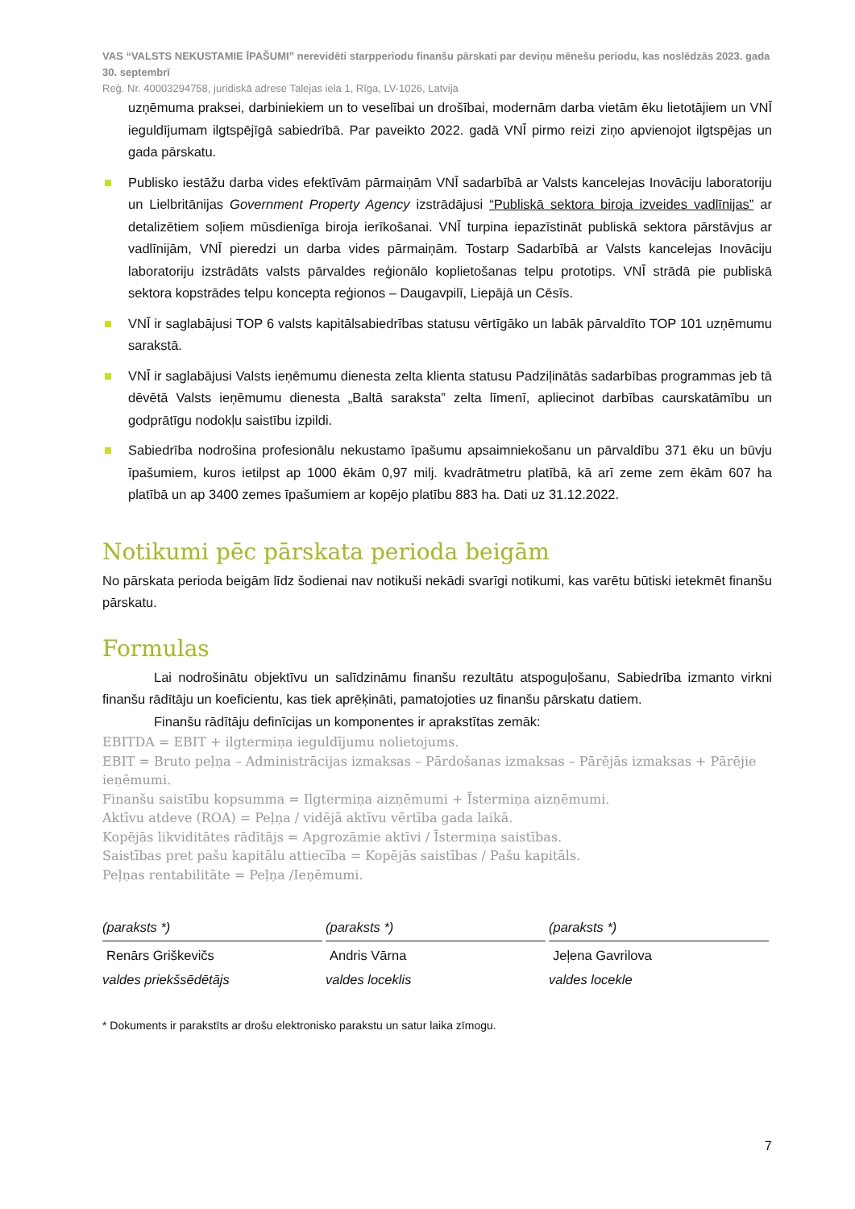VAS “VALSTS NEKUSTAMIE ĪPAŠUMI” nerevidēti starpperiodu finanšu pārskati par deviņu mēnešu periodu, kas noslēdzās 2023. gada 30. septembrī
Reģ. Nr. 40003294758, juridiskā adrese Talejas iela 1, Rīga, LV-1026, Latvija
uzņēmuma praksei, darbiniekiem un to veselībai un drošībai, modernām darba vietām ēku lietotājiem un VNĪ ieguldījumam ilgtspējīgā sabiedrībā. Par paveikto 2022. gadā VNĪ pirmo reizi ziņo apvienojot ilgtspējas un gada pārskatu.
Publisko iestāžu darba vides efektīvām pārmaiņām VNĪ sadarbībā ar Valsts kancelejas Inovāciju laboratoriju un Lielbritānijas Government Property Agency izstrādājusi “Publiskā sektora biroja izveides vadlīnijas” ar detalizētiem soļiem mūsdienīga biroja ierīkošanai. VNĪ turpina iepazīstināt publiskā sektora pārstāvjus ar vadlīnijām, VNĪ pieredzi un darba vides pārmaiņām. Tostarp Sadarbībā ar Valsts kancelejas Inovāciju laboratoriju izstrādāts valsts pārvaldes reģionālo koplietošanas telpu prototips. VNĪ strādā pie publiskā sektora kopstrādes telpu koncepta reģionos – Daugavpilī, Liepājā un Cēsīs.
VNĪ ir saglabājusi TOP 6 valsts kapitālsabiedrības statusu vērtīgāko un labāk pārvaldīto TOP 101 uzņēmumu sarakstā.
VNĪ ir saglabājusi Valsts ieņēmumu dienesta zelta klienta statusu Padziļinātās sadarbības programmas jeb tā dēvētā Valsts ieņēmumu dienesta „Baltā saraksta” zelta līmenī, apliecinot darbības caurskatāmību un godprātīgu nodokļu saistību izpildi.
Sabiedrība nodrošina profesionālu nekustamo īpašumu apsaimniekošanu un pārvaldību 371 ēku un būvju īpašumiem, kuros ietilpst ap 1000 ēkām 0,97 milj. kvadrātmetru platībā, kā arī zeme zem ēkām 607 ha platībā un ap 3400 zemes īpašumiem ar kopējo platību 883 ha. Dati uz 31.12.2022.
Notikumi pēc pārskata perioda beigām
No pārskata perioda beigām līdz šodienai nav notikuši nekādi svarīgi notikumi, kas varētu būtiski ietekmēt finanšu pārskatu.
Formulas
Lai nodrošinātu objektīvu un salīdzināmu finanšu rezultātu atspoguļošanu, Sabiedrība izmanto virkni finanšu rādītāju un koeficientu, kas tiek aprēķināti, pamatojoties uz finanšu pārskatu datiem.
Finanšu rādītāju definīcijas un komponentes ir aprakstītas zemāk:
EBITDA = EBIT + ilgtermiņa ieguldījumu nolietojums.
EBIT = Bruto peļņa – Administrācijas izmaksas – Pārdošanas izmaksas – Pārējās izmaksas + Pārējie ieņēmumi.
Finanšu saistību kopsumma = Ilgtermiņa aizņēmumi + Īstermiņa aizņēmumi.
Aktīvu atdeve (ROA) = Peļņa / vidējā aktīvu vērtība gada laikā.
Kopējās likviditātes rādītājs = Apgrozāmie aktīvi / Īstermiņa saistības.
Saistības pret pašu kapitālu attiecība = Kopējās saistības / Pašu kapitāls.
Peļņas rentabilitāte = Peļņa /Ieņēmumi.
(paraksts *)
Renārs Griškevičs
valdes priekšsēdētājs
(paraksts *)
Andris Vārna
valdes loceklis
(paraksts *)
Jeļena Gavrilova
valdes locekle
* Dokuments ir parakstīts ar drošu elektronisko parakstu un satur laika zīmogu.
7